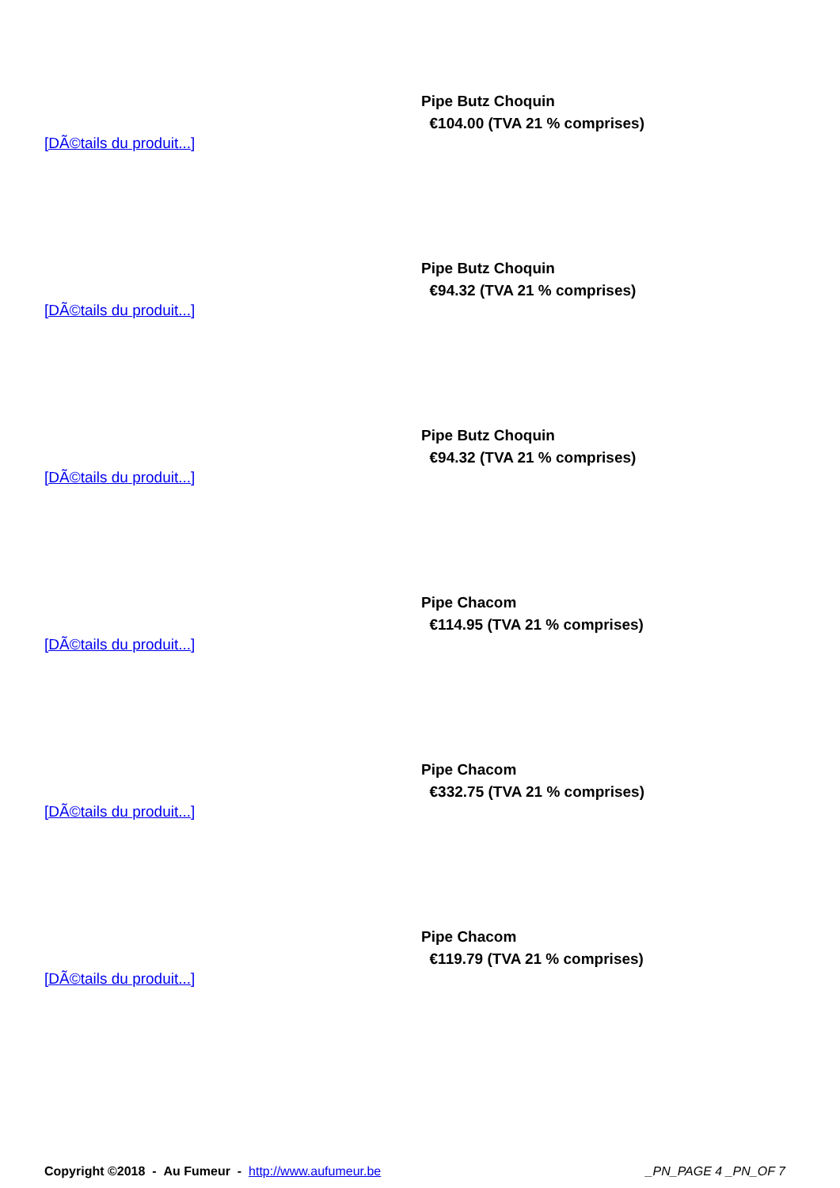Pipe Butz Choquin
€104.00 (TVA 21 % comprises)
[DÃ©tails du produit...]
Pipe Butz Choquin
€94.32 (TVA 21 % comprises)
[DÃ©tails du produit...]
Pipe Butz Choquin
€94.32 (TVA 21 % comprises)
[DÃ©tails du produit...]
Pipe Chacom
€114.95 (TVA 21 % comprises)
[DÃ©tails du produit...]
Pipe Chacom
€332.75 (TVA 21 % comprises)
[DÃ©tails du produit...]
Pipe Chacom
€119.79 (TVA 21 % comprises)
[DÃ©tails du produit...]
Copyright ©2018 - Au Fumeur - http://www.aufumeur.be _PN_PAGE 4 _PN_OF 7